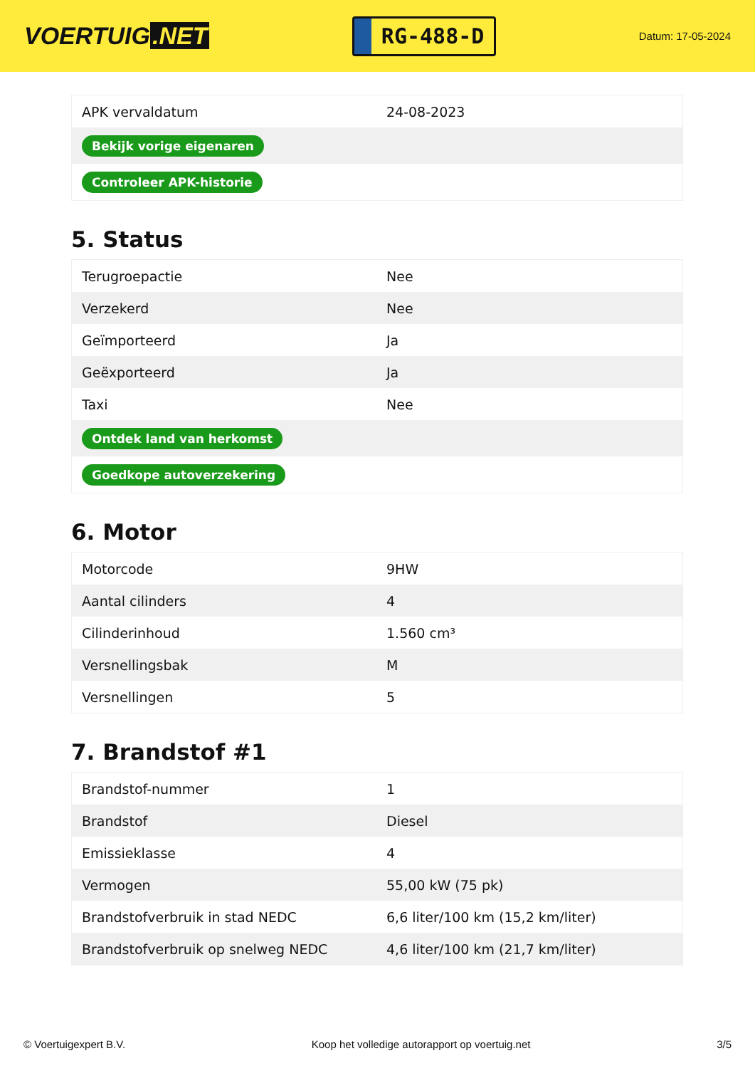VOERTUIG.NET
RG-488-D
Datum: 17-05-2024
| APK vervaldatum | 24-08-2023 |
| Bekijk vorige eigenaren | |
| Controleer APK-historie | |
5. Status
| Terugroepactie | Nee |
| Verzekerd | Nee |
| Geïmporteerd | Ja |
| Geëxporteerd | Ja |
| Taxi | Nee |
| Ontdek land van herkomst | |
| Goedkope autoverzekering | |
6. Motor
| Motorcode | 9HW |
| Aantal cilinders | 4 |
| Cilinderinhoud | 1.560 cm³ |
| Versnellingsbak | M |
| Versnellingen | 5 |
7. Brandstof #1
| Brandstof-nummer | 1 |
| Brandstof | Diesel |
| Emissieklasse | 4 |
| Vermogen | 55,00 kW (75 pk) |
| Brandstofverbruik in stad NEDC | 6,6 liter/100 km (15,2 km/liter) |
| Brandstofverbruik op snelweg NEDC | 4,6 liter/100 km (21,7 km/liter) |
© Voertuigexpert B.V. Koop het volledige autorapport op voertuig.net 3/5